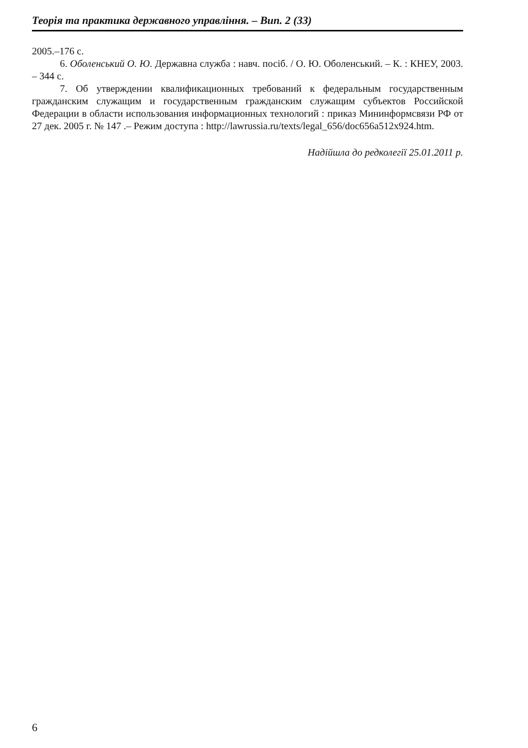Теорія та практика державного управління. – Вип. 2 (33)
2005.–176 с.
6. Оболенський О. Ю. Державна служба : навч. посіб. / О. Ю. Оболенський. – К. : КНЕУ, 2003. – 344 с.
7. Об утверждении квалификационных требований к федеральным государственным гражданским служащим и государственным гражданским служащим субъектов Российской Федерации в области использования информационных технологий : приказ Мининформсвязи РФ от 27 дек. 2005 г. № 147 .– Режим доступа : http://lawrussia.ru/texts/legal_656/doc656a512x924.htm.
Надійшла до редколегії 25.01.2011 р.
6